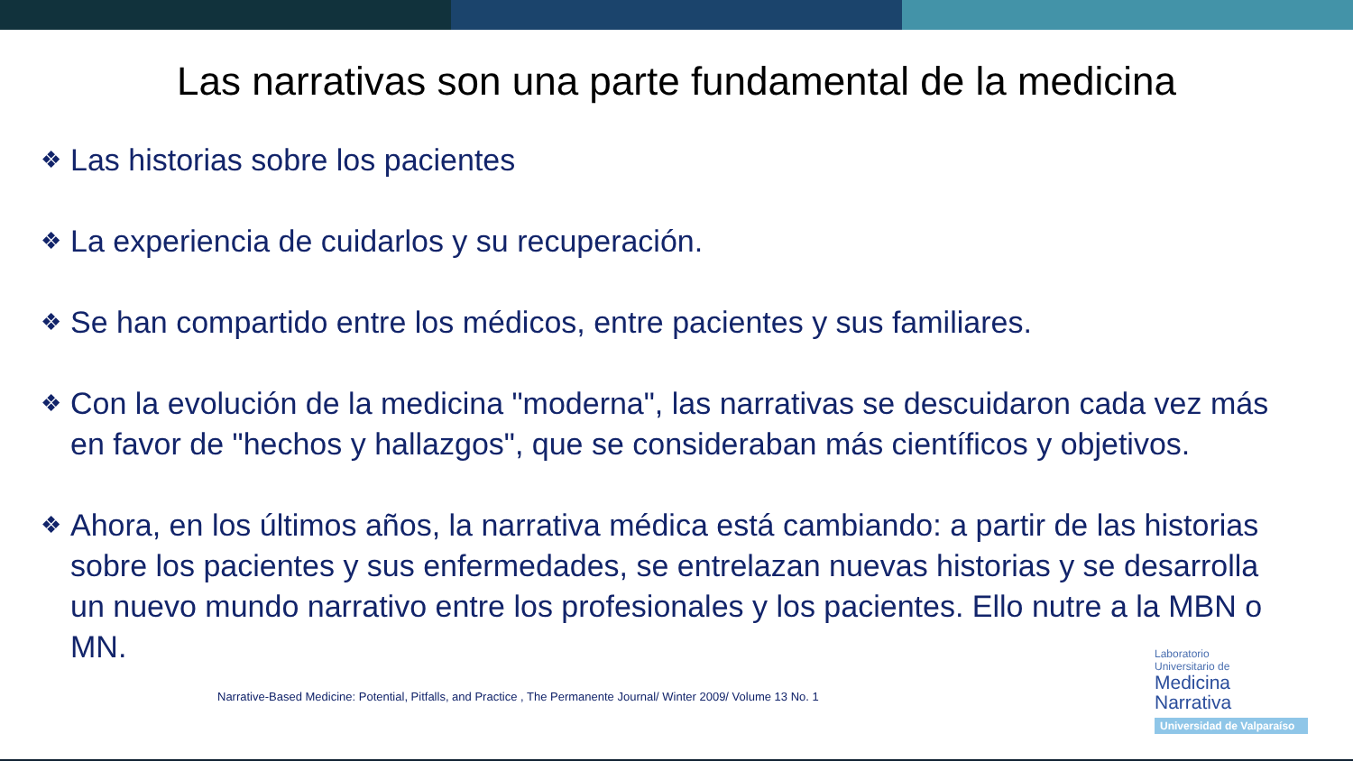Las narrativas son una parte fundamental de la medicina
❖ Las historias sobre los pacientes
❖ La experiencia de cuidarlos y su recuperación.
❖ Se han compartido entre los médicos, entre pacientes y sus familiares.
❖ Con la evolución de la medicina "moderna", las narrativas se descuidaron cada vez más en favor de "hechos y hallazgos", que se consideraban más científicos y objetivos.
❖ Ahora, en los últimos años, la narrativa médica está cambiando: a partir de las historias sobre los pacientes y sus enfermedades, se entrelazan nuevas historias y se desarrolla un nuevo mundo narrativo entre los profesionales y los pacientes. Ello nutre a la MBN o MN.
Narrative-Based Medicine: Potential, Pitfalls, and Practice , The Permanente Journal/ Winter 2009/ Volume 13 No. 1
Laboratorio
Universitario de
Medicina
Narrativa
Universidad de Valparaíso